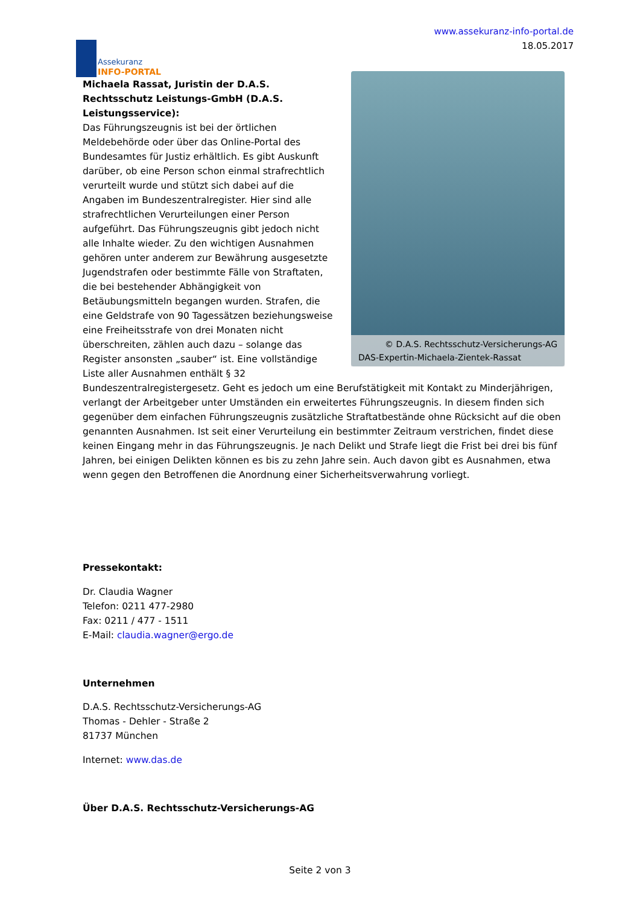Assekuranz
INFO-PORTAL
www.assekuranz-info-portal.de
18.05.2017
© D.A.S. Rechtsschutz-Versicherungs-AG
DAS-Expertin-Michaela-Zientek-Rassat
Michaela Rassat, Juristin der D.A.S. Rechtsschutz Leistungs-GmbH (D.A.S. Leistungsservice):
Das Führungszeugnis ist bei der örtlichen Meldebehörde oder über das Online-Portal des Bundesamtes für Justiz erhältlich. Es gibt Auskunft darüber, ob eine Person schon einmal strafrechtlich verurteilt wurde und stützt sich dabei auf die Angaben im Bundeszentralregister. Hier sind alle strafrechtlichen Verurteilungen einer Person aufgeführt. Das Führungszeugnis gibt jedoch nicht alle Inhalte wieder. Zu den wichtigen Ausnahmen gehören unter anderem zur Bewährung ausgesetzte Jugendstrafen oder bestimmte Fälle von Straftaten, die bei bestehender Abhängigkeit von Betäubungsmitteln begangen wurden. Strafen, die eine Geldstrafe von 90 Tagessätzen beziehungsweise eine Freiheitsstrafe von drei Monaten nicht überschreiten, zählen auch dazu – solange das Register ansonsten „sauber“ ist. Eine vollständige Liste aller Ausnahmen enthält § 32 Bundeszentralregistergesetz. Geht es jedoch um eine Berufstätigkeit mit Kontakt zu Minderjährigen, verlangt der Arbeitgeber unter Umständen ein erweitertes Führungszeugnis. In diesem finden sich gegenüber dem einfachen Führungszeugnis zusätzliche Straftatbestände ohne Rücksicht auf die oben genannten Ausnahmen. Ist seit einer Verurteilung ein bestimmter Zeitraum verstrichen, findet diese keinen Eingang mehr in das Führungszeugnis. Je nach Delikt und Strafe liegt die Frist bei drei bis fünf Jahren, bei einigen Delikten können es bis zu zehn Jahre sein. Auch davon gibt es Ausnahmen, etwa wenn gegen den Betroffenen die Anordnung einer Sicherheitsverwahrung vorliegt.
Pressekontakt:
Dr. Claudia Wagner
Telefon: 0211 477-2980
Fax: 0211 / 477 - 1511
E-Mail: claudia.wagner@ergo.de
Unternehmen
D.A.S. Rechtsschutz-Versicherungs-AG
Thomas - Dehler - Straße 2
81737 München
Internet: www.das.de
Über D.A.S. Rechtsschutz-Versicherungs-AG
Seite 2 von 3